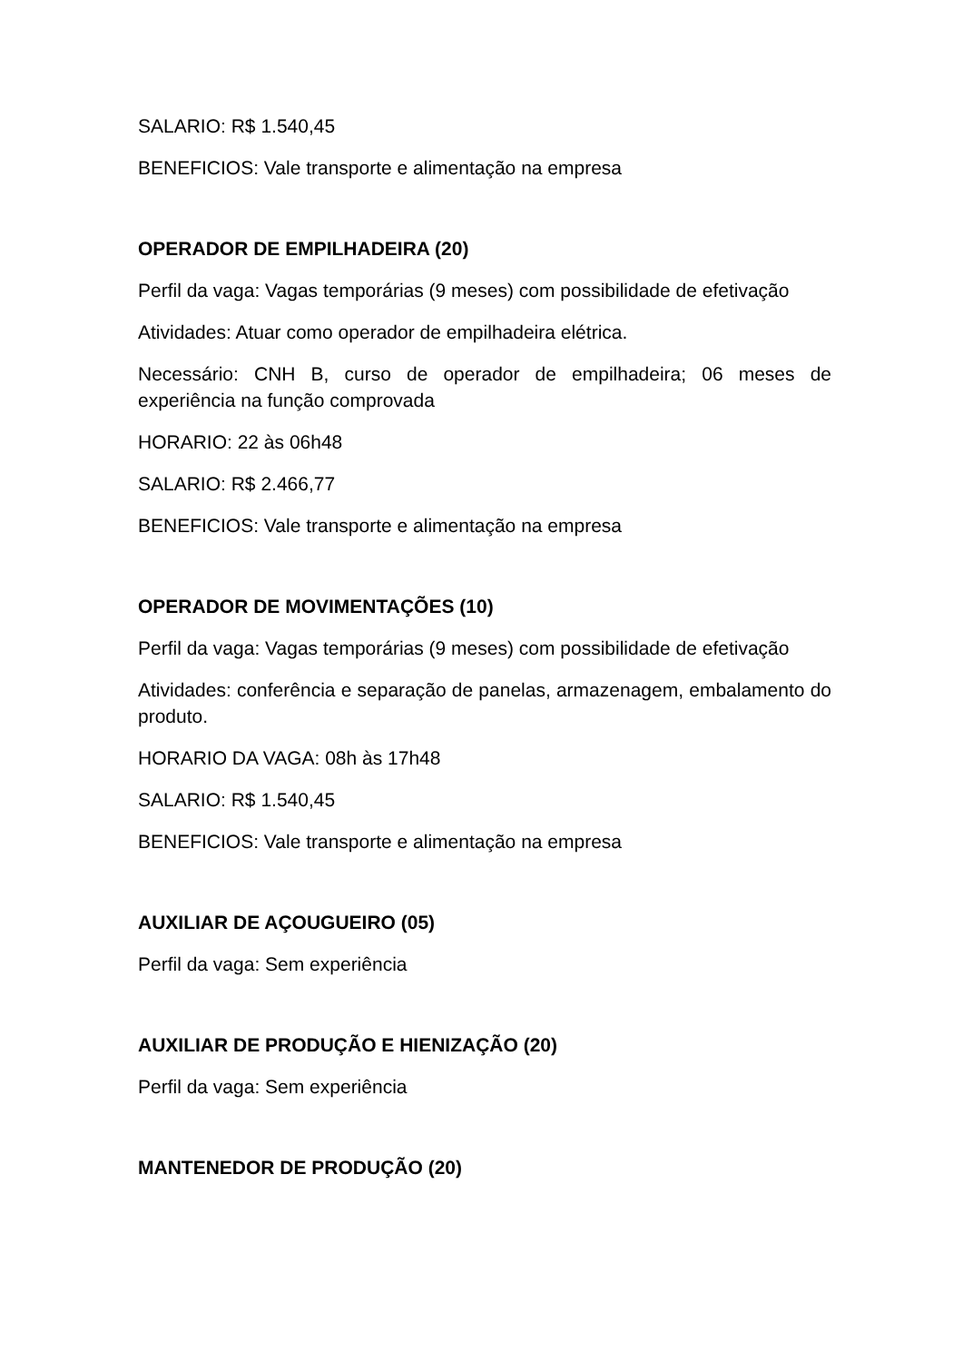SALARIO: R$ 1.540,45
BENEFICIOS: Vale transporte e alimentação na empresa
OPERADOR DE EMPILHADEIRA (20)
Perfil da vaga: Vagas temporárias (9 meses) com possibilidade de efetivação
Atividades: Atuar como operador de empilhadeira elétrica.
Necessário: CNH B, curso de operador de empilhadeira; 06 meses de experiência na função comprovada
HORARIO: 22 às 06h48
SALARIO: R$ 2.466,77
BENEFICIOS: Vale transporte e alimentação na empresa
OPERADOR DE MOVIMENTAÇÕES (10)
Perfil da vaga: Vagas temporárias (9 meses) com possibilidade de efetivação
Atividades: conferência e separação de panelas, armazenagem, embalamento do produto.
HORARIO DA VAGA: 08h às 17h48
SALARIO: R$ 1.540,45
BENEFICIOS: Vale transporte e alimentação na empresa
AUXILIAR DE AÇOUGUEIRO (05)
Perfil da vaga: Sem experiência
AUXILIAR DE PRODUÇÃO E HIENIZAÇÃO (20)
Perfil da vaga: Sem experiência
MANTENEDOR DE PRODUÇÃO (20)